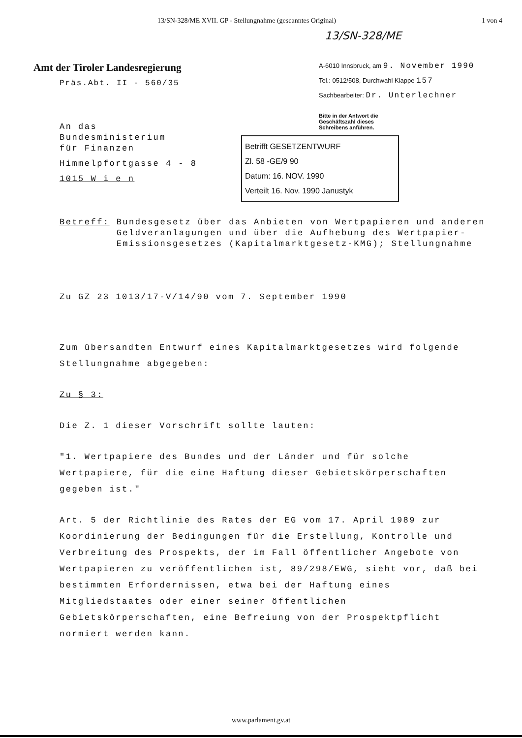13/SN-328/ME XVII. GP - Stellungnahme (gescanntes Original) 1 von 4
13/SN-328/ME
Amt der Tiroler Landesregierung
Präs.Abt. II - 560/35
A-6010 Innsbruck, am 9. November 1990
Tel.: 0512/508, Durchwahl Klappe 157
Sachbearbeiter: Dr. Unterlechner
Bitte in der Antwort die
Geschäftszahl dieses
Schreibens anführen.
An das
Bundesministerium
für Finanzen
Himmelpfortgasse 4 - 8
1015 W i e n
Betrifft GESETZENTWURF
Zl. 58 -GE/9 90
Datum: 16. NOV. 1990
Verteilt 16. Nov. 1990 Janustyk
Betreff: Bundesgesetz über das Anbieten von Wertpapieren und anderen Geldveranlagungen und über die Aufhebung des Wertpapier-Emissionsgesetzes (Kapitalmarktgesetz-KMG); Stellungnahme
Zu GZ 23 1013/17-V/14/90 vom 7. September 1990
Zum übersandten Entwurf eines Kapitalmarktgesetzes wird folgende Stellungnahme abgegeben:
Zu § 3:
Die Z. 1 dieser Vorschrift sollte lauten:
"1. Wertpapiere des Bundes und der Länder und für solche Wertpapiere, für die eine Haftung dieser Gebietskörperschaften gegeben ist."
Art. 5 der Richtlinie des Rates der EG vom 17. April 1989 zur Koordinierung der Bedingungen für die Erstellung, Kontrolle und Verbreitung des Prospekts, der im Fall öffentlicher Angebote von Wertpapieren zu veröffentlichen ist, 89/298/EWG, sieht vor, daß bei bestimmten Erfordernissen, etwa bei der Haftung eines Mitgliedstaates oder einer seiner öffentlichen Gebietskörperschaften, eine Befreiung von der Prospektpflicht normiert werden kann.
www.parlament.gv.at